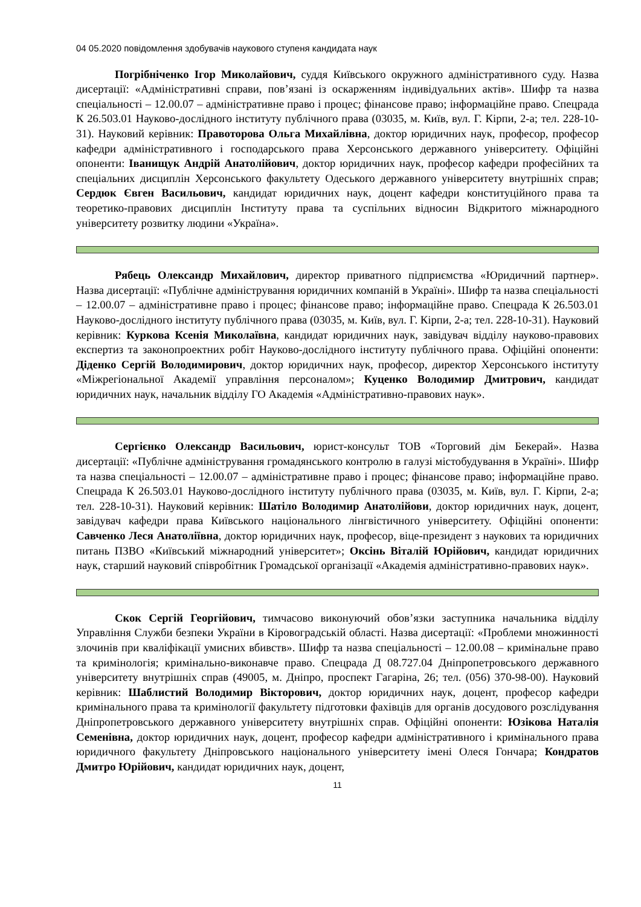04 05.2020 повідомлення здобувачів наукового ступеня кандидата наук
Погрібніченко Ігор Миколайович, суддя Київського окружного адміністративного суду. Назва дисертації: «Адміністративні справи, пов’язані із оскарженням індивідуальних актів». Шифр та назва спеціальності – 12.00.07 – адміністративне право і процес; фінансове право; інформаційне право. Спецрада К 26.503.01 Науково-дослідного інституту публічного права (03035, м. Київ, вул. Г. Кірпи, 2-а; тел. 228-10-31). Науковий керівник: Правоторова Ольга Михайлівна, доктор юридичних наук, професор, професор кафедри адміністративного і господарського права Херсонського державного університету. Офіційні опоненти: Іванищук Андрій Анатолійович, доктор юридичних наук, професор кафедри професійних та спеціальних дисциплін Херсонського факультету Одеського державного університету внутрішніх справ; Сердюк Євген Васильович, кандидат юридичних наук, доцент кафедри конституційного права та теоретико-правових дисциплін Інституту права та суспільних відносин Відкритого міжнародного університету розвитку людини «Україна».
Рябець Олександр Михайлович, директор приватного підприємства «Юридичний партнер». Назва дисертації: «Публічне адміністрування юридичних компаній в Україні». Шифр та назва спеціальності – 12.00.07 – адміністративне право і процес; фінансове право; інформаційне право. Спецрада К 26.503.01 Науково-дослідного інституту публічного права (03035, м. Київ, вул. Г. Кірпи, 2-а; тел. 228-10-31). Науковий керівник: Куркова Ксенія Миколаївна, кандидат юридичних наук, завідувач відділу науково-правових експертиз та законопроектних робіт Науково-дослідного інституту публічного права. Офіційні опоненти: Діденко Сергій Володимирович, доктор юридичних наук, професор, директор Херсонського інституту «Міжрегіональної Академії управління персоналом»; Куценко Володимир Дмитрович, кандидат юридичних наук, начальник відділу ГО Академія «Адміністративно-правових наук».
Сергієнко Олександр Васильович, юрист-консульт ТОВ «Торговий дім Бекерай». Назва дисертації: «Публічне адміністрування громадянського контролю в галузі містобудування в Україні». Шифр та назва спеціальності – 12.00.07 – адміністративне право і процес; фінансове право; інформаційне право. Спецрада К 26.503.01 Науково-дослідного інституту публічного права (03035, м. Київ, вул. Г. Кірпи, 2-а; тел. 228-10-31). Науковий керівник: Шатіло Володимир Анатолійови, доктор юридичних наук, доцент, завідувач кафедри права Київського національного лінгвістичного університету. Офіційні опоненти: Савченко Леся Анатоліївна, доктор юридичних наук, професор, віце-президент з наукових та юридичних питань ПЗВО «Київський міжнародний університет»; Оксінь Віталій Юрійович, кандидат юридичних наук, старший науковий співробітник Громадської організації «Академія адміністративно-правових наук».
Скок Сергій Георгійович, тимчасово виконуючий обов’язки заступника начальника відділу Управління Служби безпеки України в Кіровоградській області. Назва дисертації: «Проблеми множинності злочинів при кваліфікації умисних вбивств». Шифр та назва спеціальності – 12.00.08 – кримінальне право та кримінологія; кримінально-виконавче право. Спецрада Д 08.727.04 Дніпропетровського державного університету внутрішніх справ (49005, м. Дніпро, проспект Гагаріна, 26; тел. (056) 370-98-00). Науковий керівник: Шаблистий Володимир Вікторович, доктор юридичних наук, доцент, професор кафедри кримінального права та кримінології факультету підготовки фахівців для органів досудового розслідування Дніпропетровського державного університету внутрішніх справ. Офіційні опоненти: Юзікова Наталія Семенівна, доктор юридичних наук, доцент, професор кафедри адміністративного і кримінального права юридичного факультету Дніпровського національного університету імені Олеся Гончара; Кондратов Дмитро Юрійович, кандидат юридичних наук, доцент,
11